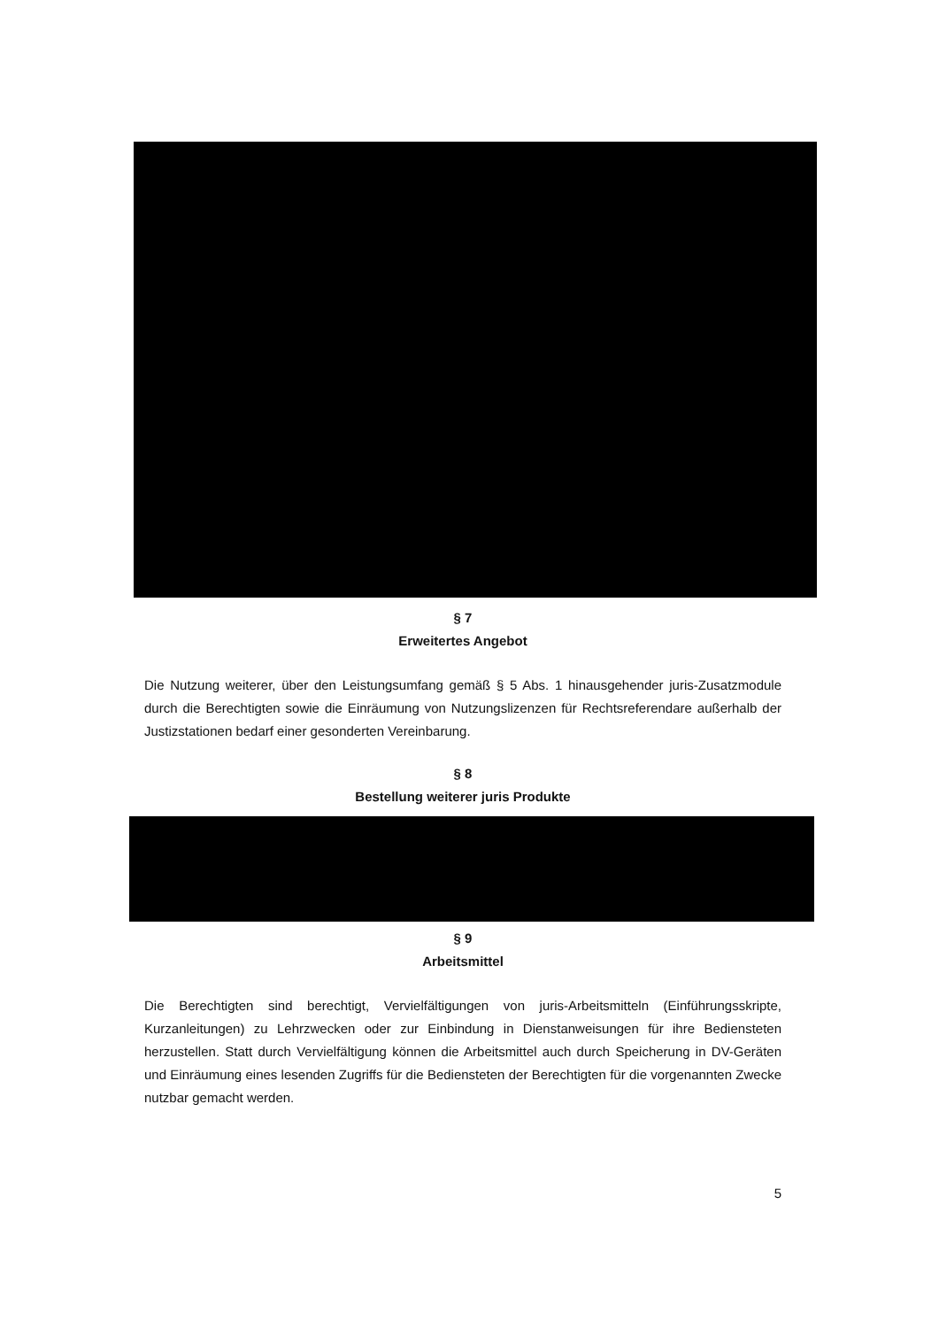§ 7
Erweitertes Angebot
Die Nutzung weiterer, über den Leistungsumfang gemäß § 5 Abs. 1 hinausgehender juris-Zusatzmodule durch die Berechtigten sowie die Einräumung von Nutzungslizenzen für Rechtsreferendare außerhalb der Justizstationen bedarf einer gesonderten Vereinbarung.
§ 8
Bestellung weiterer juris Produkte
§ 9
Arbeitsmittel
Die Berechtigten sind berechtigt, Vervielfältigungen von juris-Arbeitsmitteln (Einführungsskripte, Kurzanleitungen) zu Lehrzwecken oder zur Einbindung in Dienstanweisungen für ihre Bediensteten herzustellen. Statt durch Vervielfältigung können die Arbeitsmittel auch durch Speicherung in DV-Geräten und Einräumung eines lesenden Zugriffs für die Bediensteten der Berechtigten für die vorgenannten Zwecke nutzbar gemacht werden.
5